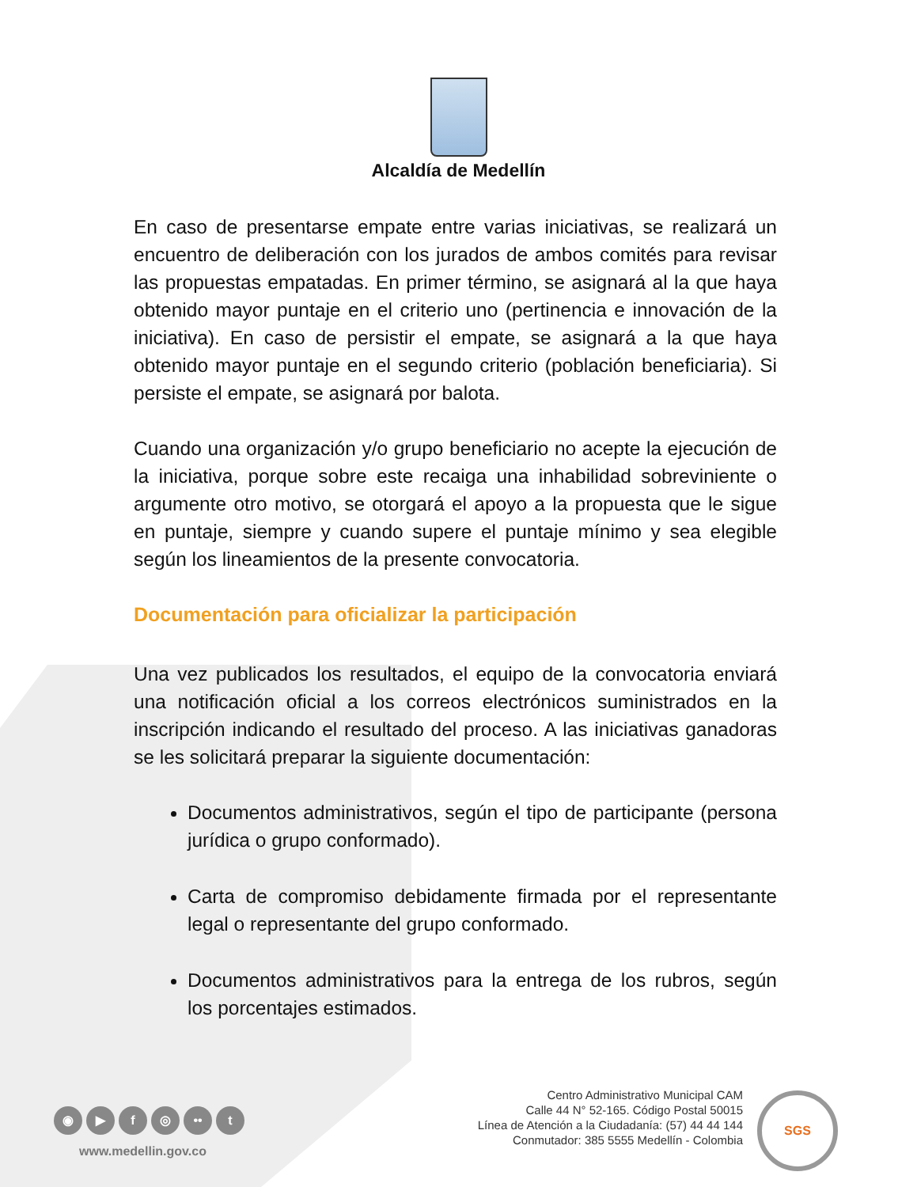Alcaldía de Medellín
En caso de presentarse empate entre varias iniciativas, se realizará un encuentro de deliberación con los jurados de ambos comités para revisar las propuestas empatadas. En primer término, se asignará al la que haya obtenido mayor puntaje en el criterio uno (pertinencia e innovación de la iniciativa). En caso de persistir el empate, se asignará a la que haya obtenido mayor puntaje en el segundo criterio (población beneficiaria). Si persiste el empate, se asignará por balota.
Cuando una organización y/o grupo beneficiario no acepte la ejecución de la iniciativa, porque sobre este recaiga una inhabilidad sobreviniente o argumente otro motivo, se otorgará el apoyo a la propuesta que le sigue en puntaje, siempre y cuando supere el puntaje mínimo y sea elegible según los lineamientos de la presente convocatoria.
Documentación para oficializar la participación
Una vez publicados los resultados, el equipo de la convocatoria enviará una notificación oficial a los correos electrónicos suministrados en la inscripción indicando el resultado del proceso. A las iniciativas ganadoras se les solicitará preparar la siguiente documentación:
Documentos administrativos, según el tipo de participante (persona jurídica o grupo conformado).
Carta de compromiso debidamente firmada por el representante legal o representante del grupo conformado.
Documentos administrativos para la entrega de los rubros, según los porcentajes estimados.
◉ ▶ f ◎ •• t
www.medellin.gov.co
Centro Administrativo Municipal CAM
Calle 44 N° 52-165. Código Postal 50015
Línea de Atención a la Ciudadanía: (57) 44 44 144
Conmutador: 385 5555 Medellín - Colombia
SGS